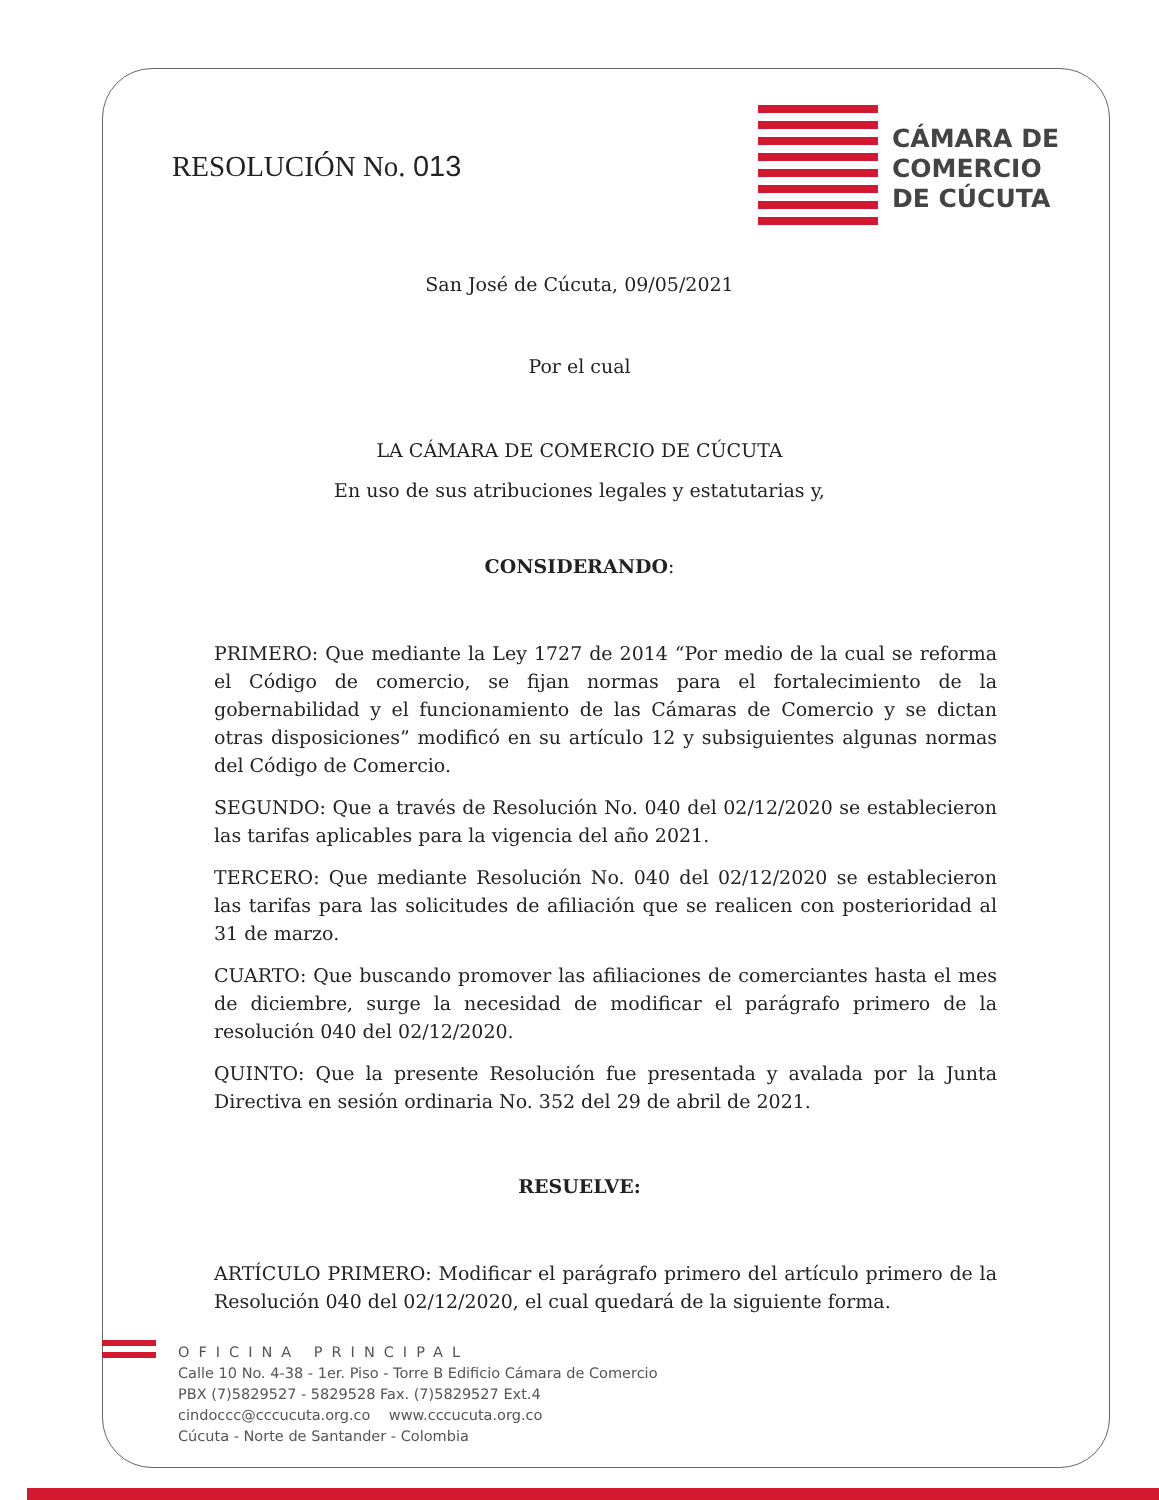RESOLUCIÓN No. 013
CÁMARA DE
COMERCIO
DE CÚCUTA
San José de Cúcuta, 09/05/2021
Por el cual
LA CÁMARA DE COMERCIO DE CÚCUTA
En uso de sus atribuciones legales y estatutarias y,
CONSIDERANDO:
PRIMERO: Que mediante la Ley 1727 de 2014 “Por medio de la cual se reforma el Código de comercio, se fijan normas para el fortalecimiento de la gobernabilidad y el funcionamiento de las Cámaras de Comercio y se dictan otras disposiciones” modificó en su artículo 12 y subsiguientes algunas normas del Código de Comercio.
SEGUNDO: Que a través de Resolución No. 040 del 02/12/2020 se establecieron las tarifas aplicables para la vigencia del año 2021.
TERCERO: Que mediante Resolución No. 040 del 02/12/2020 se establecieron las tarifas para las solicitudes de afiliación que se realicen con posterioridad al 31 de marzo.
CUARTO: Que buscando promover las afiliaciones de comerciantes hasta el mes de diciembre, surge la necesidad de modificar el parágrafo primero de la resolución 040 del 02/12/2020.
QUINTO: Que la presente Resolución fue presentada y avalada por la Junta Directiva en sesión ordinaria No. 352 del 29 de abril de 2021.
RESUELVE:
ARTÍCULO PRIMERO: Modificar el parágrafo primero del artículo primero de la Resolución 040 del 02/12/2020, el cual quedará de la siguiente forma.
OFICINA PRINCIPAL
Calle 10 No. 4-38 - 1er. Piso - Torre B Edificio Cámara de Comercio
PBX (7)5829527 - 5829528 Fax. (7)5829527 Ext.4
cindoccc@cccucuta.org.co www.cccucuta.org.co
Cúcuta - Norte de Santander - Colombia